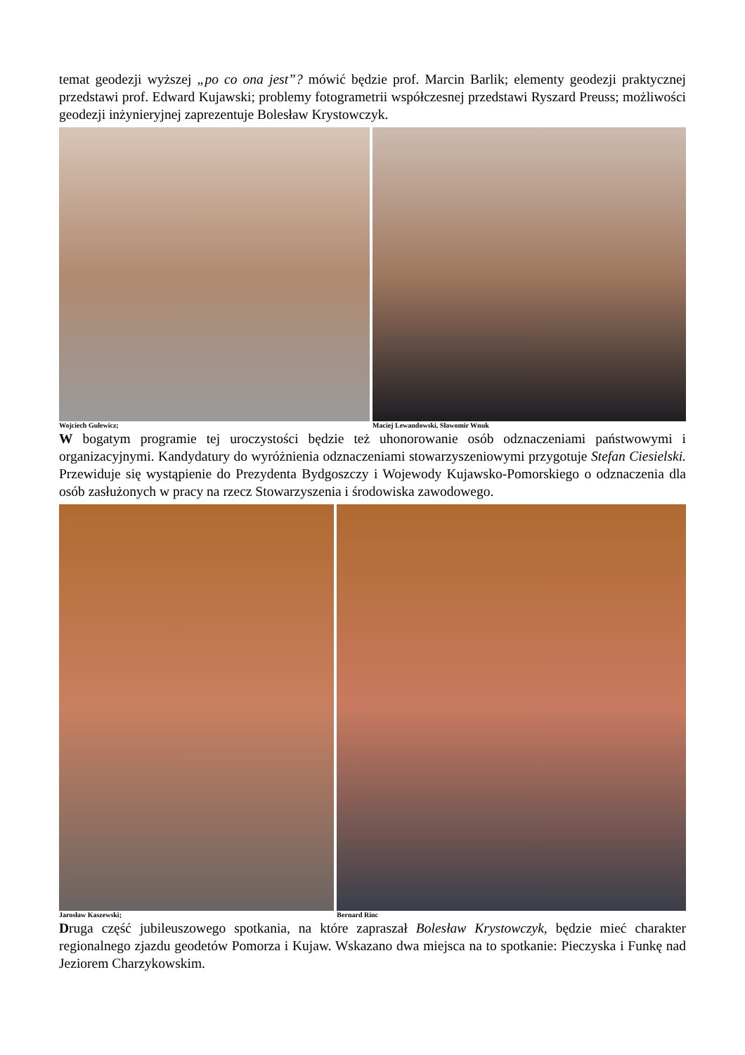temat geodezji wyższej „po co ona jest”? mówić będzie prof. Marcin Barlik; elementy geodezji praktycznej przedstawi prof. Edward Kujawski; problemy fotogrametrii współczesnej przedstawi Ryszard Preuss; możliwości geodezji inżynieryjnej zaprezentuje Bolesław Krystowczyk.
Wojciech Gulewicz; Maciej Lewandowski, Sławomir Wnuk
W bogatym programie tej uroczystości będzie też uhonorowanie osób odznaczeniami państwowymi i organizacyjnymi. Kandydatury do wyróżnienia odznaczeniami stowarzyszeniowymi przygotuje Stefan Ciesielski. Przewiduje się wystąpienie do Prezydenta Bydgoszczy i Wojewody Kujawsko-Pomorskiego o odznaczenia dla osób zasłużonych w pracy na rzecz Stowarzyszenia i środowiska zawodowego.
Jarosław Kaszewski; Bernard Rinc
Druga część jubileuszowego spotkania, na które zapraszał Bolesław Krystowczyk, będzie mieć charakter regionalnego zjazdu geodetów Pomorza i Kujaw. Wskazano dwa miejsca na to spotkanie: Pieczyska i Funkę nad Jeziorem Charzykowskim.